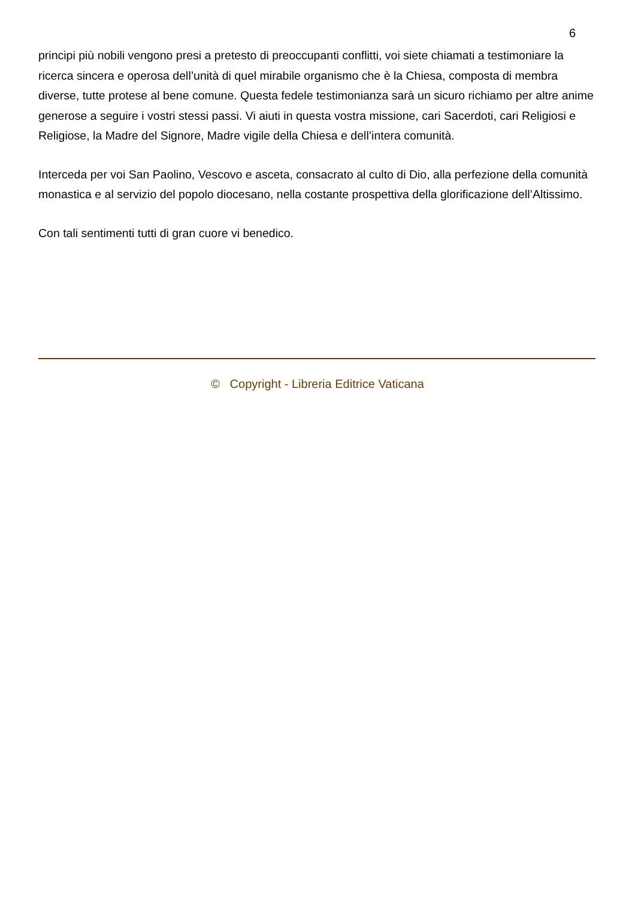6
principi più nobili vengono presi a pretesto di preoccupanti conflitti, voi siete chiamati a testimoniare la ricerca sincera e operosa dell’unità di quel mirabile organismo che è la Chiesa, composta di membra diverse, tutte protese al bene comune. Questa fedele testimonianza sarà un sicuro richiamo per altre anime generose a seguire i vostri stessi passi. Vi aiuti in questa vostra missione, cari Sacerdoti, cari Religiosi e Religiose, la Madre del Signore, Madre vigile della Chiesa e dell’intera comunità.
Interceda per voi San Paolino, Vescovo e asceta, consacrato al culto di Dio, alla perfezione della comunità monastica e al servizio del popolo diocesano, nella costante prospettiva della glorificazione dell’Altissimo.
Con tali sentimenti tutti di gran cuore vi benedico.
© Copyright - Libreria Editrice Vaticana